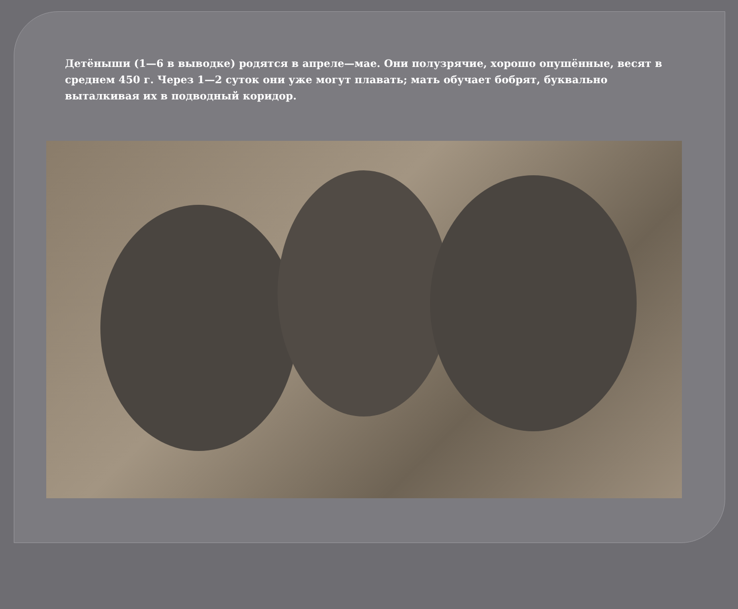Детёныши (1—6 в выводке) родятся в апреле—мае. Они полузрячие, хорошо опушённые, весят в среднем 450 г. Через 1—2 суток они уже могут плавать; мать обучает бобрят, буквально выталкивая их в подводный коридор.